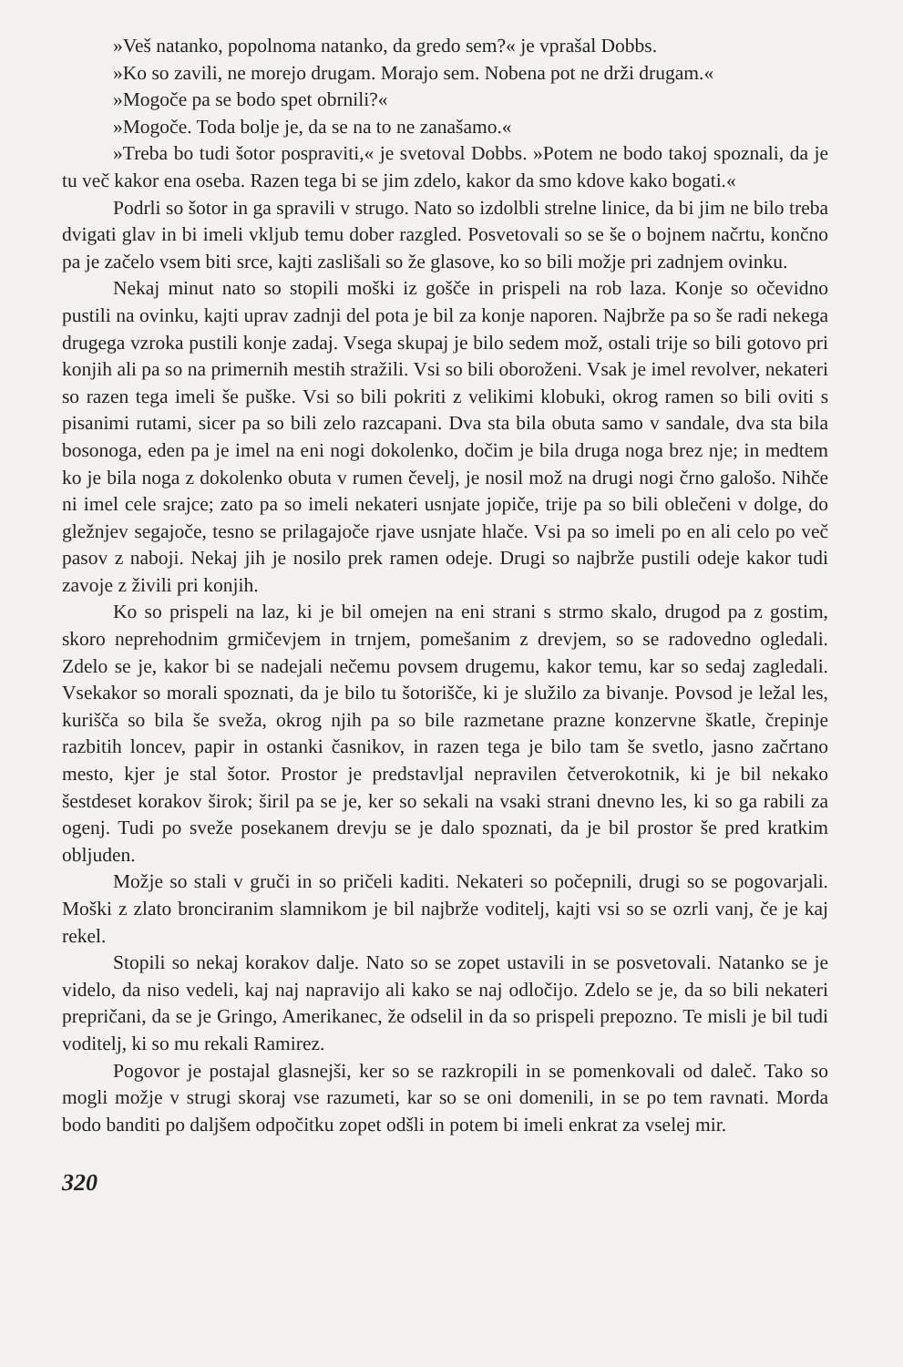»Veš natanko, popolnoma natanko, da gredo sem?« je vprašal Dobbs.
»Ko so zavili, ne morejo drugam. Morajo sem. Nobena pot ne drži drugam.«
»Mogoče pa se bodo spet obrnili?«
»Mogoče. Toda bolje je, da se na to ne zanašamo.«
»Treba bo tudi šotor pospraviti,« je svetoval Dobbs. »Potem ne bodo takoj spoznali, da je tu več kakor ena oseba. Razen tega bi se jim zdelo, kakor da smo kdove kako bogati.«
Podrli so šotor in ga spravili v strugo. Nato so izdolbli strelne linice, da bi jim ne bilo treba dvigati glav in bi imeli vkljub temu dober razgled. Posvetovali so se še o bojnem načrtu, končno pa je začelo vsem biti srce, kajti zaslišali so že glasove, ko so bili možje pri zadnjem ovinku.
Nekaj minut nato so stopili moški iz gošče in prispeli na rob laza. Konje so očevidno pustili na ovinku, kajti uprav zadnji del pota je bil za konje naporen. Najbrže pa so še radi nekega drugega vzroka pustili konje zadaj. Vsega skupaj je bilo sedem mož, ostali trije so bili gotovo pri konjih ali pa so na primernih mestih stražili. Vsi so bili oboroženi. Vsak je imel revolver, nekateri so razen tega imeli še puške. Vsi so bili pokriti z velikimi klobuki, okrog ramen so bili oviti s pisanimi rutami, sicer pa so bili zelo razcapani. Dva sta bila obuta samo v sandale, dva sta bila bosonoga, eden pa je imel na eni nogi dokolenko, dočim je bila druga noga brez nje; in medtem ko je bila noga z dokolenko obuta v rumen čevelj, je nosil mož na drugi nogi črno galošo. Nihče ni imel cele srajce; zato pa so imeli nekateri usnjate jopiče, trije pa so bili oblečeni v dolge, do gležnjev segajoče, tesno se prilagajoče rjave usnjate hlače. Vsi pa so imeli po en ali celo po več pasov z naboji. Nekaj jih je nosilo prek ramen odeje. Drugi so najbrže pustili odeje kakor tudi zavoje z živili pri konjih.
Ko so prispeli na laz, ki je bil omejen na eni strani s strmo skalo, drugod pa z gostim, skoro neprehodnim grmičevjem in trnjem, pomešanim z drevjem, so se radovedno ogledali. Zdelo se je, kakor bi se nadejali nečemu povsem drugemu, kakor temu, kar so sedaj zagledali. Vsekakor so morali spoznati, da je bilo tu šotorišče, ki je služilo za bivanje. Povsod je ležal les, kurišča so bila še sveža, okrog njih pa so bile razmetane prazne konzervne škatle, črepinje razbitih loncev, papir in ostanki časnikov, in razen tega je bilo tam še svetlo, jasno začrtano mesto, kjer je stal šotor. Prostor je predstavljal nepravilen četverokotnik, ki je bil nekako šestdeset korakov širok; širil pa se je, ker so sekali na vsaki strani dnevno les, ki so ga rabili za ogenj. Tudi po sveže posekanem drevju se je dalo spoznati, da je bil prostor še pred kratkim obljuden.
Možje so stali v gruči in so pričeli kaditi. Nekateri so počepnili, drugi so se pogovarjali. Moški z zlato bronciranim slamnikom je bil najbrže voditelj, kajti vsi so se ozrli vanj, če je kaj rekel.
Stopili so nekaj korakov dalje. Nato so se zopet ustavili in se posvetovali. Natanko se je videlo, da niso vedeli, kaj naj napravijo ali kako se naj odločijo. Zdelo se je, da so bili nekateri prepričani, da se je Gringo, Amerikanec, že odselil in da so prispeli prepozno. Te misli je bil tudi voditelj, ki so mu rekali Ramirez.
Pogovor je postajal glasnejši, ker so se razkropili in se pomenkovali od daleč. Tako so mogli možje v strugi skoraj vse razumeti, kar so se oni domenili, in se po tem ravnati. Morda bodo banditi po daljšem odpočitku zopet odšli in potem bi imeli enkrat za vselej mir.
320